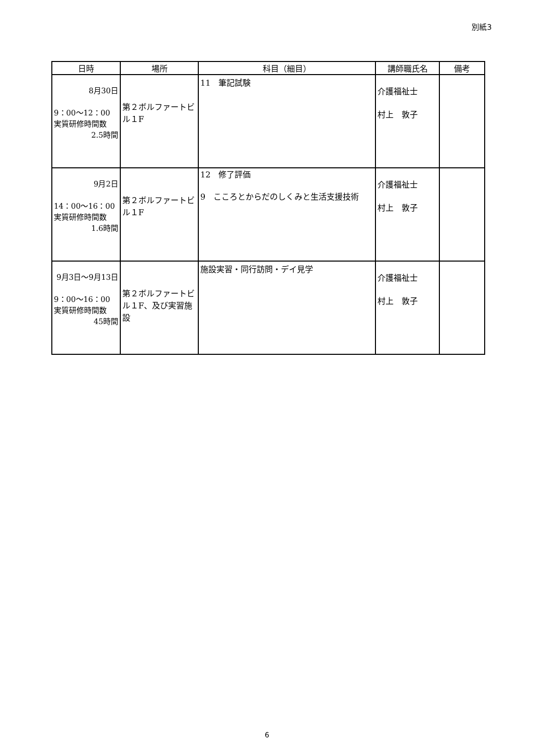別紙3
| 日時 | 場所 | 科目（細目） | 講師職氏名 | 備考 |
| --- | --- | --- | --- | --- |
| 8月30日 9：00～12：00 実質研修時間数 2.5時間 | 第２ボルファートビル１F | 11 筆記試験 | 介護福祉士 村上 敦子 | |
| 9月2日 14：00～16：00 実質研修時間数 1.6時間 | 第２ボルファートビル１F | 12 修了評価 9 こころとからだのしくみと生活支援技術 | 介護福祉士 村上 敦子 | |
| 9月3日～9月13日 9：00～16：00 実質研修時間数 45時間 | 第２ボルファートビル１F、及び実習施設 | 施設実習・同行訪問・デイ見学 | 介護福祉士 村上 敦子 | |
6